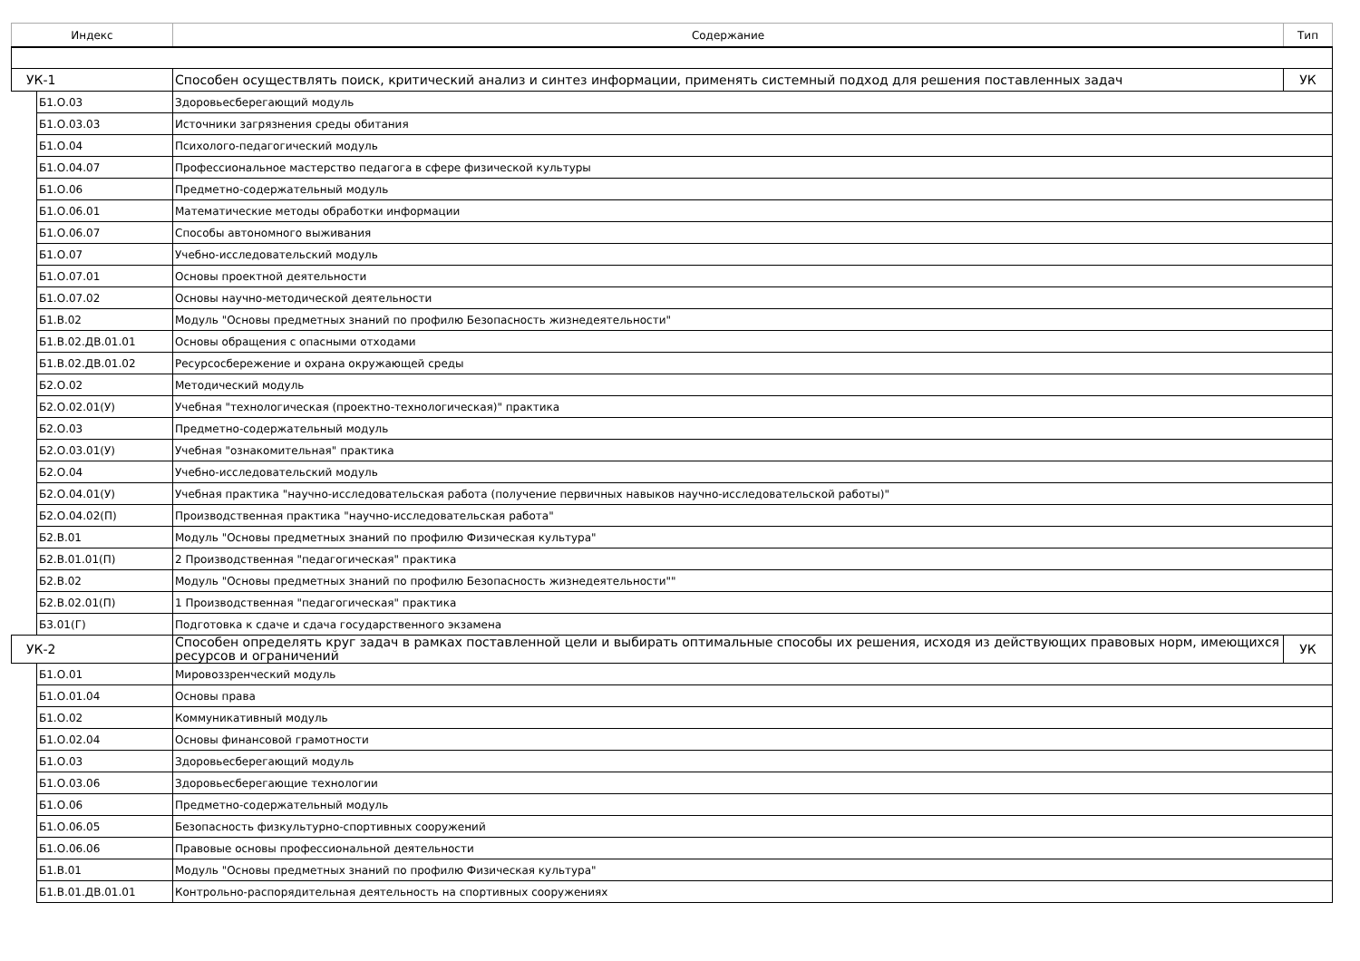| Индекс | | Содержание | Тип |
| --- | --- | --- | --- |
| УК-1 | | Способен осуществлять поиск, критический анализ и синтез информации, применять системный подход для решения поставленных задач | УК |
| | Б1.О.03 | Здоровьесберегающий модуль | |
| | Б1.О.03.03 | Источники загрязнения среды обитания | |
| | Б1.О.04 | Психолого-педагогический модуль | |
| | Б1.О.04.07 | Профессиональное мастерство педагога в сфере физической культуры | |
| | Б1.О.06 | Предметно-содержательный модуль | |
| | Б1.О.06.01 | Математические методы обработки информации | |
| | Б1.О.06.07 | Способы автономного выживания | |
| | Б1.О.07 | Учебно-исследовательский модуль | |
| | Б1.О.07.01 | Основы проектной деятельности | |
| | Б1.О.07.02 | Основы научно-методической деятельности | |
| | Б1.В.02 | Модуль "Основы предметных знаний по профилю Безопасность жизнедеятельности" | |
| | Б1.В.02.ДВ.01.01 | Основы обращения с опасными отходами | |
| | Б1.В.02.ДВ.01.02 | Ресурсосбережение и охрана окружающей среды | |
| | Б2.О.02 | Методический модуль | |
| | Б2.О.02.01(У) | Учебная "технологическая (проектно-технологическая)" практика | |
| | Б2.О.03 | Предметно-содержательный модуль | |
| | Б2.О.03.01(У) | Учебная "ознакомительная" практика | |
| | Б2.О.04 | Учебно-исследовательский модуль | |
| | Б2.О.04.01(У) | Учебная практика "научно-исследовательская работа (получение первичных навыков научно-исследовательской работы)" | |
| | Б2.О.04.02(П) | Производственная практика "научно-исследовательская работа" | |
| | Б2.В.01 | Модуль "Основы предметных знаний по профилю Физическая культура" | |
| | Б2.В.01.01(П) | 2 Производственная "педагогическая" практика | |
| | Б2.В.02 | Модуль "Основы предметных знаний по профилю Безопасность жизнедеятельности"" | |
| | Б2.В.02.01(П) | 1 Производственная "педагогическая" практика | |
| | Б3.01(Г) | Подготовка к сдаче и сдача государственного экзамена | |
| УК-2 | | Способен определять круг задач в рамках поставленной цели и выбирать оптимальные способы их решения, исходя из действующих правовых норм, имеющихся ресурсов и ограничений | УК |
| | Б1.О.01 | Мировоззренческий модуль | |
| | Б1.О.01.04 | Основы права | |
| | Б1.О.02 | Коммуникативный модуль | |
| | Б1.О.02.04 | Основы финансовой грамотности | |
| | Б1.О.03 | Здоровьесберегающий модуль | |
| | Б1.О.03.06 | Здоровьесберегающие технологии | |
| | Б1.О.06 | Предметно-содержательный модуль | |
| | Б1.О.06.05 | Безопасность физкультурно-спортивных сооружений | |
| | Б1.О.06.06 | Правовые основы профессиональной деятельности | |
| | Б1.В.01 | Модуль "Основы предметных знаний по профилю Физическая культура" | |
| | Б1.В.01.ДВ.01.01 | Контрольно-распорядительная деятельность на спортивных сооружениях | |